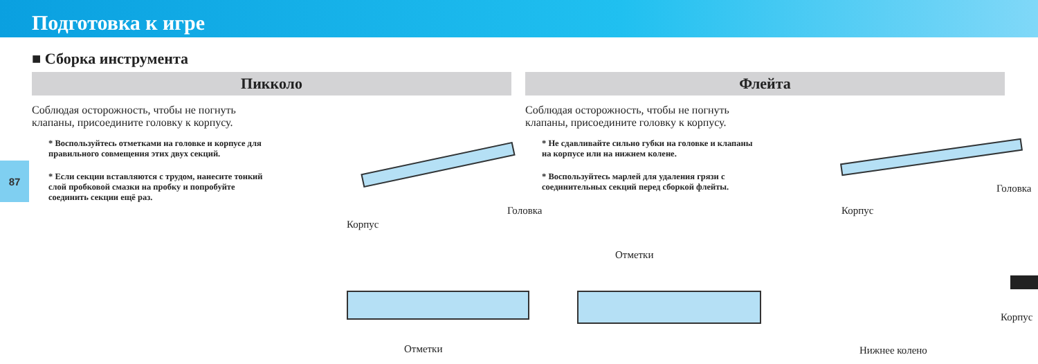Подготовка к игре
■ Сборка инструмента
87
Пикколо
Соблюдая осторожность, чтобы не погнуть клапаны, присоедините головку к корпусу.
* Воспользуйтесь отметками на головке и корпусе для правильного совмещения этих двух секций.
* Если секции вставляются с трудом, нанесите тонкий слой пробковой смазки на пробку и попробуйте соединить секции ещё раз.
Корпус
Головка
Отметки
Флейта
Соблюдая осторожность, чтобы не погнуть клапаны, присоедините головку к корпусу.
* Не сдавливайте сильно губки на головке и клапаны на корпусе или на нижнем колене.
* Воспользуйтесь марлей для удаления грязи с соединительных секций перед сборкой флейты.
Корпус
Головка
Корпус
Нижнее колено
Отметки